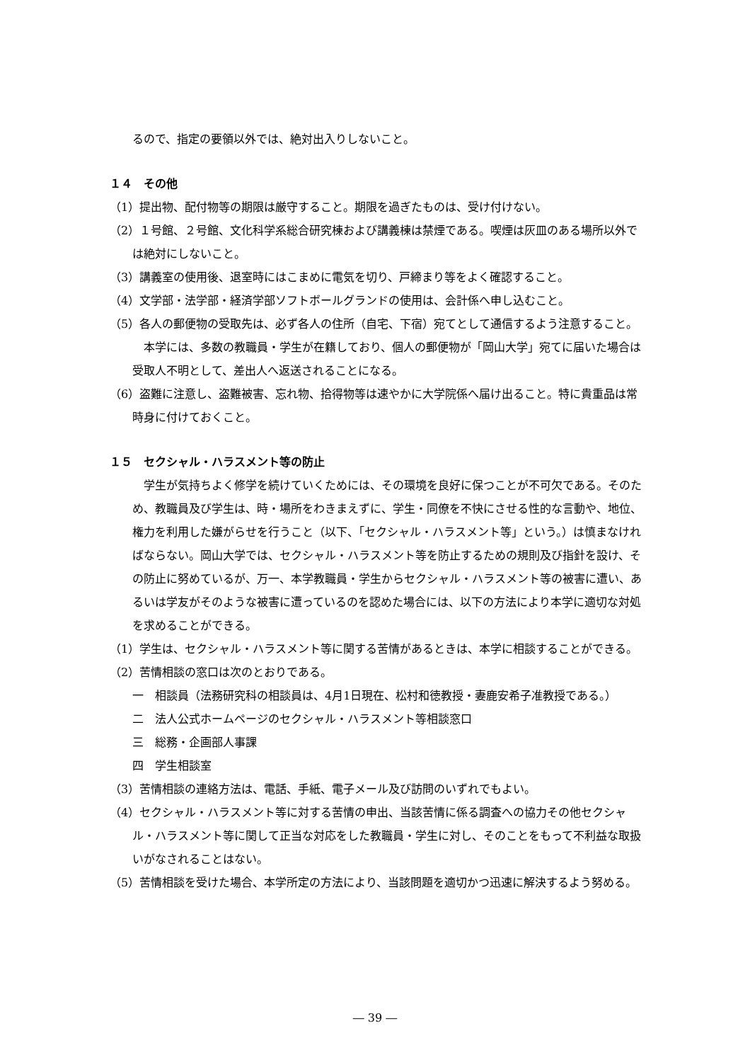るので、指定の要領以外では、絶対出入りしないこと。
１４　その他
（1）提出物、配付物等の期限は厳守すること。期限を過ぎたものは、受け付けない。
（2）１号館、２号館、文化科学系総合研究棟および講義棟は禁煙である。喫煙は灰皿のある場所以外では絶対にしないこと。
（3）講義室の使用後、退室時にはこまめに電気を切り、戸締まり等をよく確認すること。
（4）文学部・法学部・経済学部ソフトボールグランドの使用は、会計係へ申し込むこと。
（5）各人の郵便物の受取先は、必ず各人の住所（自宅、下宿）宛てとして通信するよう注意すること。
本学には、多数の教職員・学生が在籍しており、個人の郵便物が「岡山大学」宛てに届いた場合は受取人不明として、差出人へ返送されることになる。
（6）盗難に注意し、盗難被害、忘れ物、拾得物等は速やかに大学院係へ届け出ること。特に貴重品は常時身に付けておくこと。
１５　セクシャル・ハラスメント等の防止
学生が気持ちよく修学を続けていくためには、その環境を良好に保つことが不可欠である。そのため、教職員及び学生は、時・場所をわきまえずに、学生・同僚を不快にさせる性的な言動や、地位、権力を利用した嫌がらせを行うこと（以下、「セクシャル・ハラスメント等」という。）は慎まなければならない。岡山大学では、セクシャル・ハラスメント等を防止するための規則及び指針を設け、その防止に努めているが、万一、本学教職員・学生からセクシャル・ハラスメント等の被害に遭い、あるいは学友がそのような被害に遭っているのを認めた場合には、以下の方法により本学に適切な対処を求めることができる。
（1）学生は、セクシャル・ハラスメント等に関する苦情があるときは、本学に相談することができる。
（2）苦情相談の窓口は次のとおりである。
一　相談員（法務研究科の相談員は、4月1日現在、松村和徳教授・妻鹿安希子准教授である。）
二　法人公式ホームページのセクシャル・ハラスメント等相談窓口
三　総務・企画部人事課
四　学生相談室
（3）苦情相談の連絡方法は、電話、手紙、電子メール及び訪問のいずれでもよい。
（4）セクシャル・ハラスメント等に対する苦情の申出、当該苦情に係る調査への協力その他セクシャル・ハラスメント等に関して正当な対応をした教職員・学生に対し、そのことをもって不利益な取扱いがなされることはない。
（5）苦情相談を受けた場合、本学所定の方法により、当該問題を適切かつ迅速に解決するよう努める。
― 39 ―